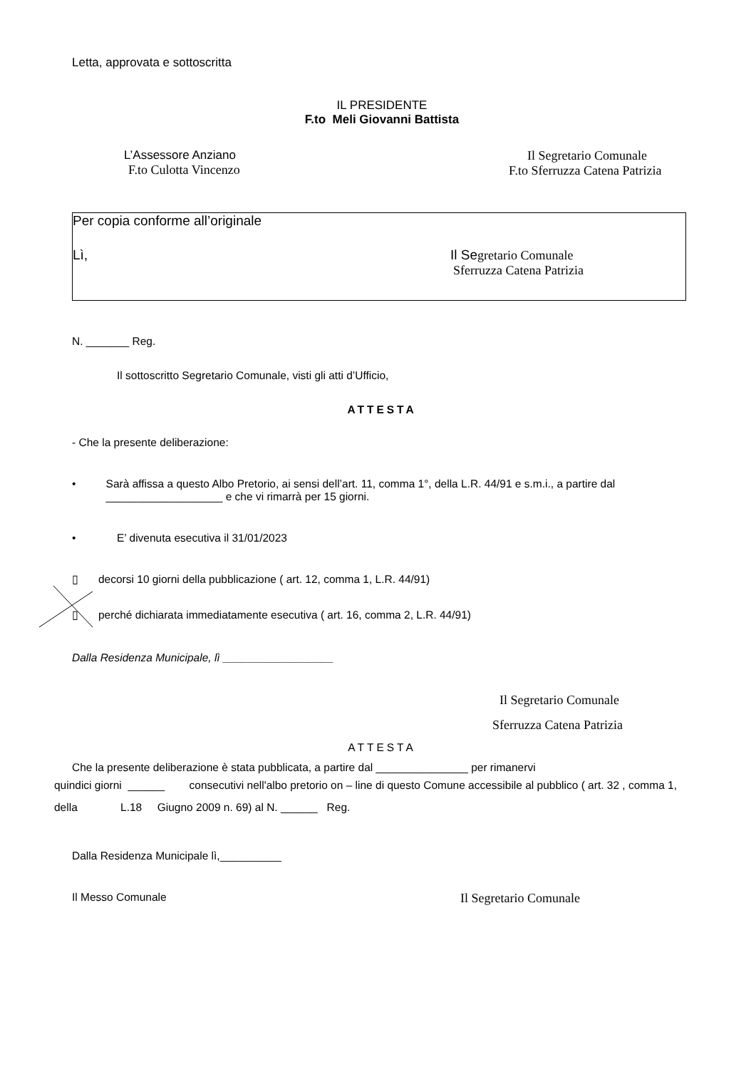Letta, approvata e sottoscritta
IL PRESIDENTE
F.to Meli Giovanni Battista
L’Assessore Anziano
F.to Culotta Vincenzo
Il Segretario Comunale
F.to Sferruzza Catena Patrizia
Per copia conforme all’originale
Lì, Il Segretario Comunale
Sferruzza Catena Patrizia
N. _______ Reg.
Il sottoscritto Segretario Comunale, visti gli atti d’Ufficio,
ATTESTA
- Che la presente deliberazione:
• Sarà affissa a questo Albo Pretorio, ai sensi dell’art. 11, comma 1°, della L.R. 44/91 e s.m.i., a partire dal ___________________ e che vi rimarrà per 15 giorni.
• E’ divenuta esecutiva il 31/01/2023
▯ decorsi 10 giorni della pubblicazione ( art. 12, comma 1, L.R. 44/91)
▯ perché dichiarata immediatamente esecutiva ( art. 16, comma 2, L.R. 44/91)
Dalla Residenza Municipale, lì __________________
Il Segretario Comunale
Sferruzza Catena Patrizia
ATTESTA
Che la presente deliberazione è stata pubblicata, a partire dal _______________ per rimanervi
quindici giorni ______ consecutivi nell'albo pretorio on – line di questo Comune accessibile al pubblico ( art. 32 , comma 1, della L.18 Giugno 2009 n. 69) al N. ______ Reg.
Dalla Residenza Municipale lì,__________
Il Messo Comunale
Il Segretario Comunale